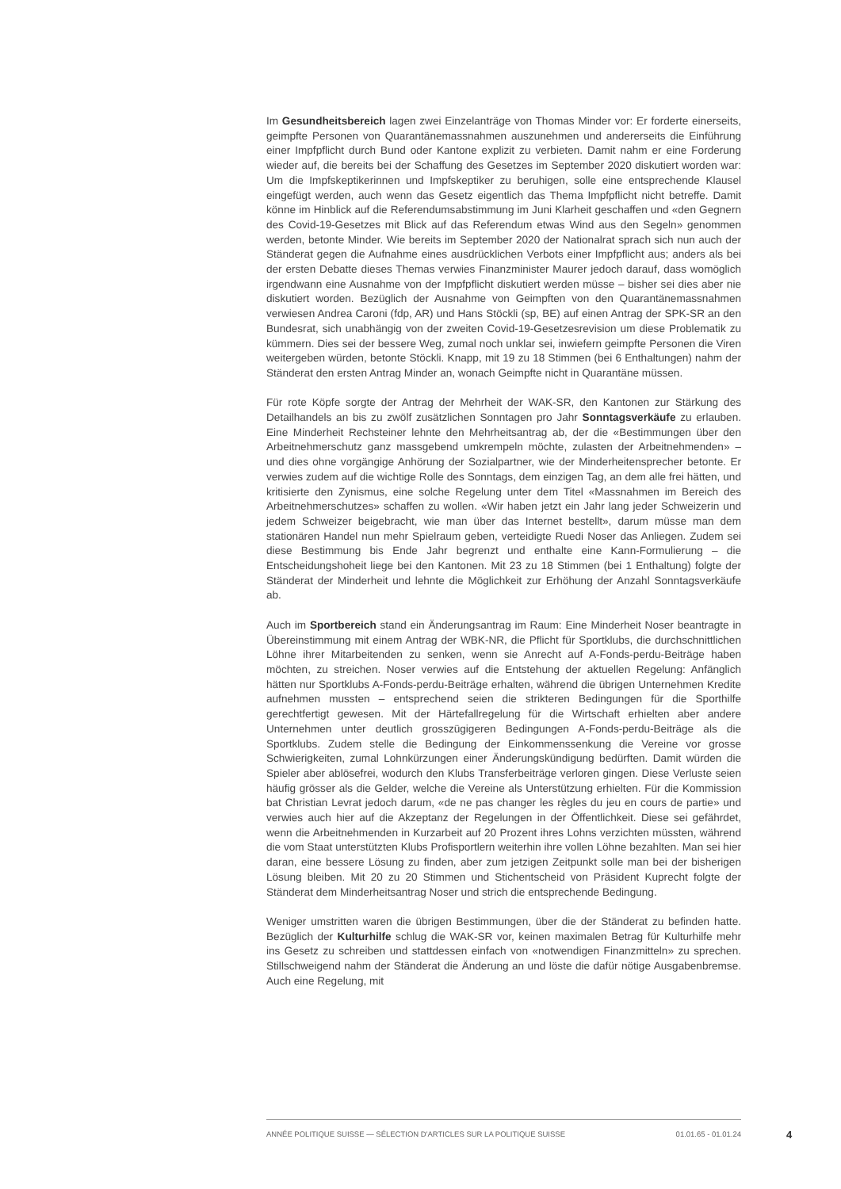Im Gesundheitsbereich lagen zwei Einzelanträge von Thomas Minder vor: Er forderte einerseits, geimpfte Personen von Quarantänemassnahmen auszunehmen und andererseits die Einführung einer Impfpflicht durch Bund oder Kantone explizit zu verbieten. Damit nahm er eine Forderung wieder auf, die bereits bei der Schaffung des Gesetzes im September 2020 diskutiert worden war: Um die Impfskeptikerinnen und Impfskeptiker zu beruhigen, solle eine entsprechende Klausel eingefügt werden, auch wenn das Gesetz eigentlich das Thema Impfpflicht nicht betreffe. Damit könne im Hinblick auf die Referendumsabstimmung im Juni Klarheit geschaffen und «den Gegnern des Covid-19-Gesetzes mit Blick auf das Referendum etwas Wind aus den Segeln» genommen werden, betonte Minder. Wie bereits im September 2020 der Nationalrat sprach sich nun auch der Ständerat gegen die Aufnahme eines ausdrücklichen Verbots einer Impfpflicht aus; anders als bei der ersten Debatte dieses Themas verwies Finanzminister Maurer jedoch darauf, dass womöglich irgendwann eine Ausnahme von der Impfpflicht diskutiert werden müsse – bisher sei dies aber nie diskutiert worden. Bezüglich der Ausnahme von Geimpften von den Quarantänemassnahmen verwiesen Andrea Caroni (fdp, AR) und Hans Stöckli (sp, BE) auf einen Antrag der SPK-SR an den Bundesrat, sich unabhängig von der zweiten Covid-19-Gesetzesrevision um diese Problematik zu kümmern. Dies sei der bessere Weg, zumal noch unklar sei, inwiefern geimpfte Personen die Viren weitergeben würden, betonte Stöckli. Knapp, mit 19 zu 18 Stimmen (bei 6 Enthaltungen) nahm der Ständerat den ersten Antrag Minder an, wonach Geimpfte nicht in Quarantäne müssen.
Für rote Köpfe sorgte der Antrag der Mehrheit der WAK-SR, den Kantonen zur Stärkung des Detailhandels an bis zu zwölf zusätzlichen Sonntagen pro Jahr Sonntagsverkäufe zu erlauben. Eine Minderheit Rechsteiner lehnte den Mehrheitsantrag ab, der die «Bestimmungen über den Arbeitnehmerschutz ganz massgebend umkrempeln möchte, zulasten der Arbeitnehmenden» – und dies ohne vorgängige Anhörung der Sozialpartner, wie der Minderheitensprecher betonte. Er verwies zudem auf die wichtige Rolle des Sonntags, dem einzigen Tag, an dem alle frei hätten, und kritisierte den Zynismus, eine solche Regelung unter dem Titel «Massnahmen im Bereich des Arbeitnehmerschutzes» schaffen zu wollen. «Wir haben jetzt ein Jahr lang jeder Schweizerin und jedem Schweizer beigebracht, wie man über das Internet bestellt», darum müsse man dem stationären Handel nun mehr Spielraum geben, verteidigte Ruedi Noser das Anliegen. Zudem sei diese Bestimmung bis Ende Jahr begrenzt und enthalte eine Kann-Formulierung – die Entscheidungshoheit liege bei den Kantonen. Mit 23 zu 18 Stimmen (bei 1 Enthaltung) folgte der Ständerat der Minderheit und lehnte die Möglichkeit zur Erhöhung der Anzahl Sonntagsverkäufe ab.
Auch im Sportbereich stand ein Änderungsantrag im Raum: Eine Minderheit Noser beantragte in Übereinstimmung mit einem Antrag der WBK-NR, die Pflicht für Sportklubs, die durchschnittlichen Löhne ihrer Mitarbeitenden zu senken, wenn sie Anrecht auf A-Fonds-perdu-Beiträge haben möchten, zu streichen. Noser verwies auf die Entstehung der aktuellen Regelung: Anfänglich hätten nur Sportklubs A-Fonds-perdu-Beiträge erhalten, während die übrigen Unternehmen Kredite aufnehmen mussten – entsprechend seien die strikteren Bedingungen für die Sporthilfe gerechtfertigt gewesen. Mit der Härtefallregelung für die Wirtschaft erhielten aber andere Unternehmen unter deutlich grosszügigeren Bedingungen A-Fonds-perdu-Beiträge als die Sportklubs. Zudem stelle die Bedingung der Einkommenssenkung die Vereine vor grosse Schwierigkeiten, zumal Lohnkürzungen einer Änderungskündigung bedürften. Damit würden die Spieler aber ablösefrei, wodurch den Klubs Transferbeiträge verloren gingen. Diese Verluste seien häufig grösser als die Gelder, welche die Vereine als Unterstützung erhielten. Für die Kommission bat Christian Levrat jedoch darum, «de ne pas changer les règles du jeu en cours de partie» und verwies auch hier auf die Akzeptanz der Regelungen in der Öffentlichkeit. Diese sei gefährdet, wenn die Arbeitnehmenden in Kurzarbeit auf 20 Prozent ihres Lohns verzichten müssten, während die vom Staat unterstützten Klubs Profisportlern weiterhin ihre vollen Löhne bezahlten. Man sei hier daran, eine bessere Lösung zu finden, aber zum jetzigen Zeitpunkt solle man bei der bisherigen Lösung bleiben. Mit 20 zu 20 Stimmen und Stichentscheid von Präsident Kuprecht folgte der Ständerat dem Minderheitsantrag Noser und strich die entsprechende Bedingung.
Weniger umstritten waren die übrigen Bestimmungen, über die der Ständerat zu befinden hatte. Bezüglich der Kulturhilfe schlug die WAK-SR vor, keinen maximalen Betrag für Kulturhilfe mehr ins Gesetz zu schreiben und stattdessen einfach von «notwendigen Finanzmitteln» zu sprechen. Stillschweigend nahm der Ständerat die Änderung an und löste die dafür nötige Ausgabenbremse. Auch eine Regelung, mit
ANNÉE POLITIQUE SUISSE — SÉLECTION D'ARTICLES SUR LA POLITIQUE SUISSE 01.01.65 - 01.01.24
4